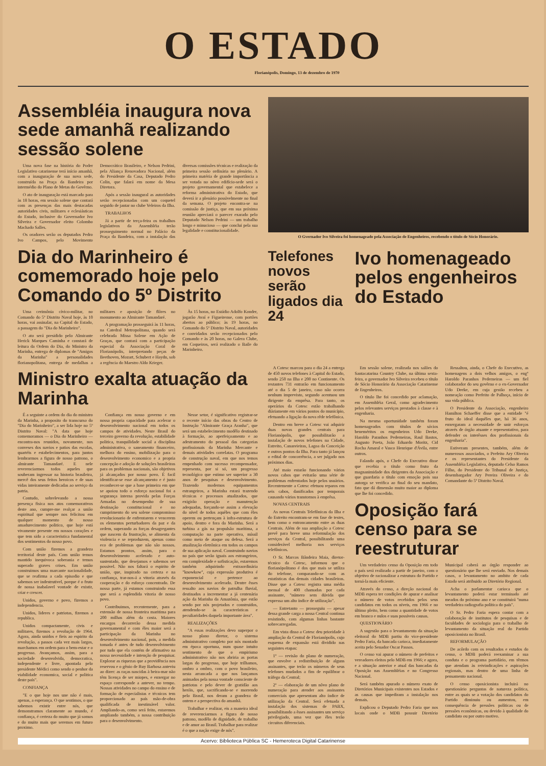O ESTADO
Florianópolis, Domingo, 13 de dezembro de 1970
Assembléia inaugura nova sede amanhã realizando sessão solene
Uma nova fase na história do Poder Legislativo catarinense terá início amanhã, com a inauguração de sua nova sede, construída na Praça da Bandeira por intermédio do Plano de Metas do Govêrno.
O ato de inauguração está marcado para às 18 horas, em sessão solene que contará com as presenças das mais destacadas autoridades civis, militares e eclesiásticas do Estado, inclusive do Governador Ivo Silveira e Governador eleito Colombo Machado Salles.
Os oradores serão os deputados Pedro Ivo Campos, pelo Movimento Democrático Brasileiro, e Nelson Pedrini, pela Aliança Renovadora Nacional, além do Presidente da Casa, Deputado Pedro Colin, que falará em nome da Mesa Diretora.
Após a sessão inaugural as autoridades serão recepcionadas com um coquetel seguido de jantar no clube Veleiros da Ilha.
TRABALHOS
Já a partir de terça-feira os trabalhos legislativos da Assembléia terão prosseguimento normal no Palácio da Praça da Bandeira, com a instalação das diversas comissões técnicas e realização da primeira sessão ordinária no plenário. A primeira matéria de grande importância a ser votada no nôvo edifício-sede será o projeto governamental que estabelece a reforma administrativa do Estado, que deverá ir a plenário possìvelmente no final da semana. O projeto encontra-se na comissão de justiça, que em sua próxima reunião apreciará o parecer exarado pelo Deputado Nelson Pedrini — um trabalho longo e minucioso — que conclui pela sua legalidade e constitucionalidade.
Dia do Marinheiro é comemorado hoje pelo Comando do 5º Distrito
Uma cerimônia cívico-militar, no Comando do 5º Distrito Naval hoje, às 10 horas, vai assinalar, na Capital do Estado, a passagem do "Dia do Marinheiro".
O ato será presidido pelo Almirante Herick Marques Caminha e constará de leitura da Ordem do Dia, do Ministro da Marinha, entrega de diplomas de "Amigos da Marinha" a personalidades florianopolitana, entrega de medalhas a militares e aposição de flôres no monumento ao Almirante Tamandaré.
A programação prosseguirá às 11 horas, na Catedral Metropolitana, quando será celebrada Missa Solene em Ação de Graças, que contará com a participação especial da Associação Coral de Florianópolis, interpretando peças de Beethoven, Mozart, Schubert e Haydn, sob a regência do Maestro Aldo Krieger.
Às 15 horas, no Estádio Adolfo Konder, jogarão Avaí e Figueirense, com portões abertos ao público; às 19 horas, no Comando do 5º Distrito Naval, autoridades e convidados serão recepcionados pelo Comando e às 20 horas, no Galera Clube, em Coqueiros, será realizado o Baile do Marinheiro.
O Gvernador Ivo Silveira foi homenageado pela Associação de Engenheiros, recebendo o título de Sócio Honorário.
Telefones novos serão ligados dia 24
Ivo homenageado pelos engenheiros do Estado
Ministro exalta atuação da Marinha
É a seguinte a ordem do dia do ministro da Marinha, a proposito do transcurso do "Dia do Marinheiro", a ser lida hoje no 5º Distrito Naval: "A data que hoje comemoramos — o Dia do Marinheiro — encontra-nos reunidos, novamente, nos conveses dos navios e patios das escolas, quartéis e estabelecimentos, para juntos lembrarmos a figura de nosso patrono, o almirante Tamandaré. E nele reverenciarmos todos aqueles que souberam ingressar na historia brasileira, mercê dos seus feitos heroicos e de suas vidas inteiramente dedicadas ao serviço da patria.
Contudo, sobrelevando a nossa presença fisica nos atos comemorativos deste ano, cumpre-me realçar a união espiritual que sempre nos felicitou em qualquer momento de nosso amadurecimento politico, que hoje está vivamente presente em nossos corações e que tem sido a caracteristica fundamental dos sentimentos do nosso povo.
Com união fizemos a grandeza territorial deste país. Com união temos mantido inequivoca soberania e temos superado graves crises. Em união construimos uma marcante nacionalidade, que se reafirma a cada episodio e que sabemos ser indestrutivel, porque é o fruto de nossa inabalavel vontade de existir, criar e crescer.
Unidos, governo e povo, fizemos a independencia.
Unidos, lideres e patriotas, fizemos a republica.
Unidos compactamente, civis e militares, fizemos a revolução de 1964. Agora, ainda unidos e fieis ao espirito da revolução, a passos cada vez mais largos, marchamos em ordem para o bem-estar e o progresso. Avançamos, assim, para a sociedade desenvolvida, democratica, independente e livre, apontada pelo presidente Médici como sendo o penhor da viabilidade economica, social e politica deste país".
CONFIANÇA
"E o que hoje nos une não é mais, apenas, a esperança. O que sentimos, o que sabemos existir entre nós, que demonstramos claramente ao mundo, é confiança, é certeza do muito que já somos e do muito mais que seremos em futuro proximo.
Confiança em nosso governo e em nossa propria capacidade para acelerar o desenvolvimento nacional em todos os campos de atividades. Neste Brasil do terceiro governo da revolução, estabilidade politica, tranquilidade social a disciplina administrativa, o saneamento financeiro, melhora do ensino, mobilização para o desenvolvimento economico e a propria concepção e adoção de soluções brasileiras para os problemas nacionais, são objetivos já alcançados por nosso povo. É facil identificar-se esse alcançamento e é justo reconhecer-se que a base primeira em que se apoiou todo o esforço nacional foi a segurança interna provida pelas Forças Armadas no desempenho de sua destinação constitucional e no cumprimento do seu solene compromisso revolucionario de enfrentarem e vencerem os elementos perturbadores da paz e da ordem, superando as forças desagregantes que nascem da frustração, se alimenta da violencia e se reproduzem, apenas como eco de problemas que não são nossos. Estamos prontos, assim, para o desenvolvimento acelerado e auto-sustentado, que desejamos e sabemos ser possivel. Não nos faltará o espirito de união, que, inspirado na certeza e na confiança, trar-nos-á a vitoria através da cooperação e do esforço concentrado. De nossa parte, já estamos construindo essa que será a esplendida vitoria de nosso povo.
Contribuimos, recentemente, para a extensão de nossa fronteira maritima para 200 milhas além da costa. Maiores encargos decorrerão dessa medida governamental e com êles maior será a participação da Marinha no desenvolvimento nacional, pois, a medida tomada é antes de tudo desenvolvimento por tudo que ela contém de afirmativo na nossa necessidade e intenção de pesquisar. Explorar as riquezas que a providência nos reservou e o gênio de Ruy Barbosa anteviu ao dizer: as raças nascidas à beira-mar não têm licença de ser miopes, e enxergar no espaço corresponde a antever, no tempo. Nossas atividades no campo do ensino e de formação de especialistas e técnicos tem proporcionado ao país mão-de-obra qualificada de inestimável valor. Ampliando-as, como será feito, estaremos ampliando também, a nossa contribuição para o desenvolvimento.
Nesse setor, é significativo registrar-se o recente início das obras do Centro de Instrução "Almirante Graça Aranha", que será um estabelecimento modêlo destinado à formação, ao aperfeiçoamento e ao adestramento do pessoal das categorias profissionais da Marinha Mercante e demais atividades correlatas. O programa de construção naval, em que nos temos empenhado com sucesso recompensador, representa, por si só, um progresso tecnológico que estimo ser superior a 30 anos de pesquisas e desenvolvimento. Trazendo modernos equipamentos estrangeiros, a Marinha estará trazendo técnicas e processos atualizados, que exigirão operação e manutenção adequadas, forçando-se assim a elevação do nível de todos aquêles que com êles operem ou pertençam à infra-estrutura de apoio, dentro e fora da Marinha. Será a turbina a gás na propulsão marítima, a computação na parte operativa, míssil como meio de ataque ou defesa. Será a atualização eletrônica em todos os campos de sua aplicação naval. Construindo navios no país que serão iguais aos estrangeiros, em complexidade e sofisticação, estaremos também adquirindo extraordinária "knowkow", cuja expressão produtiva é exponencial e pertence ao desenvolvimento acelerado. Dentre êsses ressalto aos navios de patrulha fluvial, destinados a incrementar a já centenária ação da Marinha da Amazônia, que estão sendo por nós projetados e construidos, atendendo-se às características e peculiaridades daquela importante área".
REALIZAÇÕES
"A essas realizações devo superpor o nosso plano diretor, o sistema administrativo completo por nós montado em época oportuna, num quase intuito sentimento de que o empirismo administrativo não nos abriria as portas largas do progresso, que hoje trilhamos, ombro a ombro, com o povo brasileiro, nesta arrancada a que nos lançamos animados pela nossa vontade consciente de patriotas e pelo dever de gratidão aos heróis, que, sacrificando-se e morrendo pelo Brasil, nos deram a grandeza de ontem e a perspectiva do amanhã.
Trabalhar e realizar, eis a maneira ideal de reverenciarmos a figura de nosso patrono, modêlo de dignidade, de trabalho e de amor ao Brasil. Trabalhar para realizar é o que a nação exige de nós".
A Cotesc marcou para o dia 24 a entrega de 450 novos telefones à Capital do Estado, sendo 250 na Ilha e 200 no Continente. Os restantes 731 entrarão em funcionamento até o dia 5 de janeiro, caso não ocorra nenhum imprevisto, segundo acentuou um dirigente da emprêsa. Para tanto, os operários da Cotesc estão trabalhando diàriamente em vários pontos do município, efetuando a ligação da nova rêde telefônica.
Dentro em breve a Cotesc vai adquirir duas novas grandes centrais para Florianópolis, que possibilitarão a instalação de novos telefones na Cidade, Estreito, Canasvieiras, Lagoa da Conceição e outros pontos da Ilha. Para tanto já lançou o edital de concorrência, a ser julgado nos próximos dias.
Até maio estarão funcionando vários novos cabos que evitarão uma série de problemas enfrentados hoje pelos usuários. Recentemente a Cotesc efetuou reparos em seis cabos, danificados por temporais causando vários transtornos à emprêsa.
NOVAS CENTRAIS
As novas Centrais Telefônicas da Ilha e do Estreito encontram-se em fase de testes, bem como o entroncamento entre as duas Centrais. Além de sua ampliação a Cotesc prevê para breve uma reformulação dos serviços da Central, possibilitando uma considerável melhoria nos serviços telefônicos.
O Sr. Marcos Bândeira Maia, diretor-técnico da Cotesc, informou que o florianópolitano é dos que mais se utiliza do telefone, comparando-se com as estatísticas das demais cidades brasileiras. Disse que a Cotesc registra uma média mensal de 400 chamadas por cada assinante, "número sem dúvida que expressa um alto índice de utilização".
— Entretanto — prosseguiu — apesar dessa grande carga a nossa Central continua resistindo, com algumas linhas bastante sobrecarregadas.
Em vista disso a Cotesc deu prioridade à ampliação da Central de Florianópolis, cujo esquema de expansão está dividido nas seguintes etapas:
1º — revisão do plano de numeração, que envolve a redistribuição de alguns assinantes, que terão os números de seus telefones mudados a fim de equilibrar o tráfego da Central;
2º — elaboração de um nôvo plano de numeração para atender aos assinantes comerciais que apresentam alto índice de utilização da Central. Será efetuada a instalação dos sistemas de PABX, possibilitando a êsses assinantes um serviço privilegiado, uma vez que êles terão circuitos diferenciais.
Em sessão solene, realizada nos salões do Santacatarina Country Clube, na última sexta-feira, o governador Ivo Silveira recebeu o título de Sócio Honorário da Associação Catarinense de Engenheiros.
O título lhe foi concedido por aclamação, em Assembléia Geral, como agradecimento pelos relevantes serviços prestados à classe e à engenharia.
Na mesma oportunidade também foram homenageados com títulos de sócios beneméritos os engenheiros Udo Deeke, Haroldo Paranhos Pederneiras, Raul Bastos, Augusto Poeta, João Eduardo Moritz, Cid Rocha Amaral e Vasco Henrique d'Ávila, entre outros.
Falando após, o Chefe do Executivo disse que recebia o título como fruto da magnanimidade dos dirigentes da Associação e que guardaria o título com emoção pois sua autorga se verifica ao final do seu mandato, fato que dá dimensão muito maior ao diploma que lhe foi concedido.
Ressaltou, ainda, o Chefe do Executivo, as homenagens a dois velhos amigos, o engº Haroldo Paranhos Pederneiras — um fiel colaborador do seu govêrno e o ex-Governador Udo Deeke, em cuja gestão recebeu a nomeação como Prefeito de Palhoça, início de sua vida pública.
O Presidente da Associação, engenheiro Hamilton Schaeffer disse que a entidade "é fruto do ideal daquêles que, há 36 anos, enxergaram a necessidade de unir esforços através de órgão atuante e representativo, para defender os interêsses dos profissionais da engenharia".
Estiveram presentes, também, além de numerosos associados, o Prefeito Ary Oliveira e os representantes do Presidente da Assembléia Legislativa, deputado Celso Ramos Filho, do Presidente do Tribunal de Justiça, desembargador Ary Pereira Oliveira e do Comandante do 5º Distrito Naval.
Oposição fará censo para se reestruturar
Um verdadeiro censo da Oposição em todo o país será realizado a partir de janeiro, com o objetivo de racionalizar a estrutura do Partido e torná-la mais eficiente.
Através do censo, a direção nacional do MDB espera ter condições de apurar e analisar o número de votos recebidos pelos seus candidatos em todos os níveis, em 1966 e no último pleito, bem como a quantidade de votos em branco e nulos e suas possíveis causas.
QUESTIONÁRIO
A sugestão para o levantamento da situação eleitoral do MDB partiu do vice-presidente Pedro Faria, da bancada carioca, imediatamente aceita pelo Senador Oscar Passos.
O censo vai apurar o número de prefeitos e vereadores eleitos pelo MDB em 1966; e agora, e a situação anterior e atual das bancadas da Oposição nas Assembléias e no Congresso Nacional.
Será também apurado o número exato de Diretórios Municipais existentes nos Estados e as causas que impediram a instalação nos demais.
Explicou o Deputado Pedro Faria que nos locais onde o MDB possuir Diretório Municipal caberá ao órgão responder ao questionário que lhe será enviado. Nos demais casos, o levantamento no ambito de cada Estado será atribuido ao Diretório Regional.
Acha o parlamentar carioca que o levantamento poderá estar terminado até meados do próximo ano e se constituirá "numa verdadeira radiografia política do país".
O Sr. Pedro Faria espera contar com a colaboração de institutos de pesquisas e de faculdades de sociologia para o trabalho de levantamento da situação real do Partido oposicionista no Brasil.
REFORMULAÇÃO
De acôrdo com os resultados e estudos do censo, o MDB poderá reexaminar a sua conduta e o programa partidário, em têrmos que atendam às reivindicações e aspirações regionais, mas dentro de uma linha de pensamento nacional.
O censo oposicionista incluirá no questionário perguntas de natureza política, entre as quais se a votação dos candidatos do Partido diminuiu ou aumentou, em consequência de pressões políticas ou de pressões econômicas, ou devido à qualidade do candidato ou por outro motivo.
Acervo: Biblioteca Pública SC - Hemeroteca Digital Catarinense